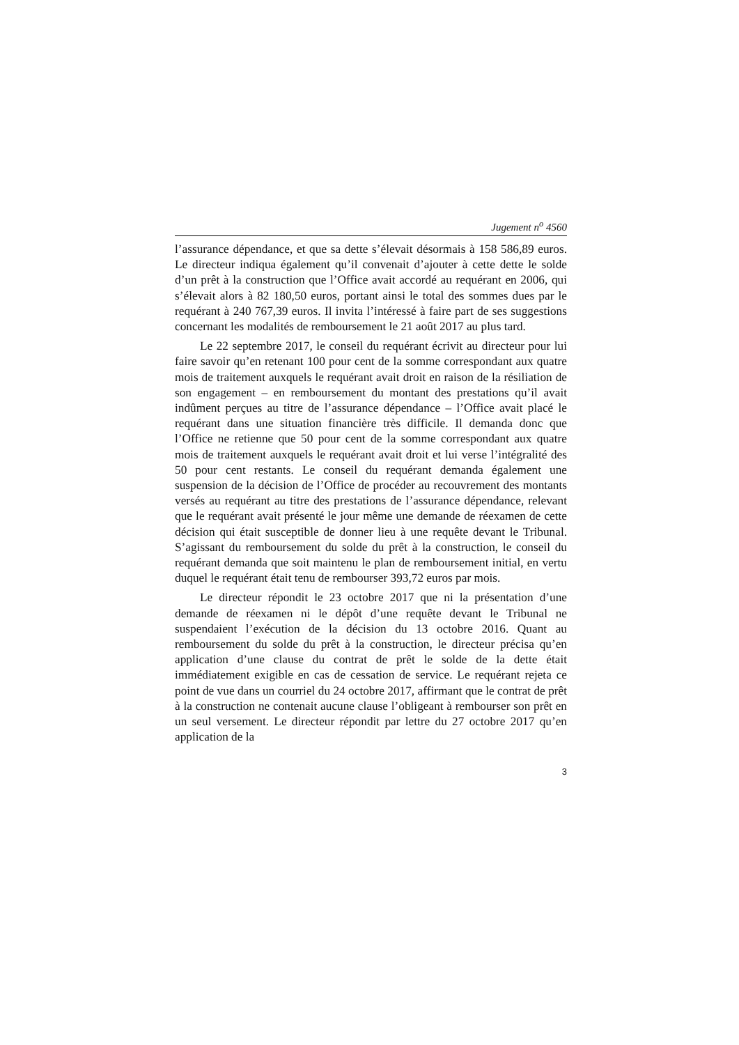Jugement n<sup>o</sup> 4560
l’assurance dépendance, et que sa dette s’élevait désormais à 158 586,89 euros. Le directeur indiqua également qu’il convenait d’ajouter à cette dette le solde d’un prêt à la construction que l’Office avait accordé au requérant en 2006, qui s’élevait alors à 82 180,50 euros, portant ainsi le total des sommes dues par le requérant à 240 767,39 euros. Il invita l’intéressé à faire part de ses suggestions concernant les modalités de remboursement le 21 août 2017 au plus tard.
Le 22 septembre 2017, le conseil du requérant écrivit au directeur pour lui faire savoir qu’en retenant 100 pour cent de la somme correspondant aux quatre mois de traitement auxquels le requérant avait droit en raison de la résiliation de son engagement – en remboursement du montant des prestations qu’il avait indûment perçues au titre de l’assurance dépendance – l’Office avait placé le requérant dans une situation financière très difficile. Il demanda donc que l’Office ne retienne que 50 pour cent de la somme correspondant aux quatre mois de traitement auxquels le requérant avait droit et lui verse l’intégralité des 50 pour cent restants. Le conseil du requérant demanda également une suspension de la décision de l’Office de procéder au recouvrement des montants versés au requérant au titre des prestations de l’assurance dépendance, relevant que le requérant avait présenté le jour même une demande de réexamen de cette décision qui était susceptible de donner lieu à une requête devant le Tribunal. S’agissant du remboursement du solde du prêt à la construction, le conseil du requérant demanda que soit maintenu le plan de remboursement initial, en vertu duquel le requérant était tenu de rembourser 393,72 euros par mois.
Le directeur répondit le 23 octobre 2017 que ni la présentation d’une demande de réexamen ni le dépôt d’une requête devant le Tribunal ne suspendaient l’exécution de la décision du 13 octobre 2016. Quant au remboursement du solde du prêt à la construction, le directeur précisa qu’en application d’une clause du contrat de prêt le solde de la dette était immédiatement exigible en cas de cessation de service. Le requérant rejeta ce point de vue dans un courriel du 24 octobre 2017, affirmant que le contrat de prêt à la construction ne contenait aucune clause l’obligeant à rembourser son prêt en un seul versement. Le directeur répondit par lettre du 27 octobre 2017 qu’en application de la
3